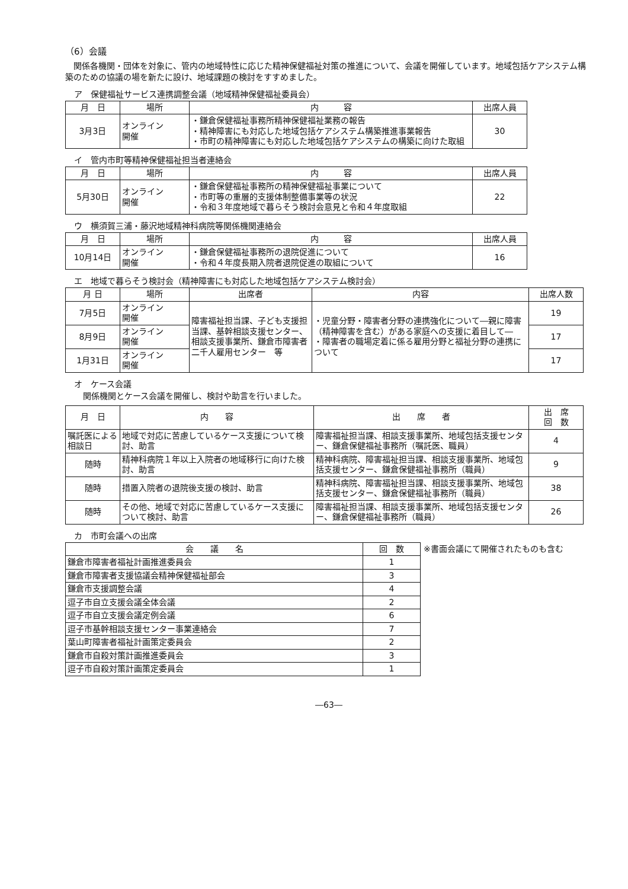（6）会議
　関係各機関・団体を対象に、管内の地域特性に応じた精神保健福祉対策の推進について、会議を開催しています。地域包括ケアシステム構築のための協議の場を新たに設け、地域課題の検討をすすめました。
ア　保健福祉サービス連携調整会議（地域精神保健福祉委員会）
| 月 日 | 場所 | 内 容 | 出席人員 |
| --- | --- | --- | --- |
| 3月3日 | オンライン 開催 | ・鎌倉保健福祉事務所精神保健福祉業務の報告 ・精神障害にも対応した地域包括ケアシステム構築推進事業報告 ・市町の精神障害にも対応した地域包括ケアシステムの構築に向けた取組 | 30 |
イ　管内市町等精神保健福祉担当者連絡会
| 月 日 | 場所 | 内 容 | 出席人員 |
| --- | --- | --- | --- |
| 5月30日 | オンライン 開催 | ・鎌倉保健福祉事務所の精神保健福祉事業について ・市町等の重層的支援体制整備事業等の状況 ・令和３年度地域で暮らそう検討会意見と令和４年度取組 | 22 |
ウ　横須賀三浦・藤沢地域精神科病院等関係機関連絡会
| 月 日 | 場所 | 内 容 | 出席人員 |
| --- | --- | --- | --- |
| 10月14日 | オンライン 開催 | ・鎌倉保健福祉事務所の退院促進について ・令和４年度長期入院者退院促進の取組について | 16 |
エ　地域で暮らそう検討会（精神障害にも対応した地域包括ケアシステム検討会）
| 月 日 | 場所 | 出席者 | 内容 | 出席人数 |
| --- | --- | --- | --- | --- |
| 7月5日 | オンライン 開催 | 障害福祉担当課、子ども支援担当課、基幹相談支援センター、相談支援事業所、鎌倉市障害者二千人雇用センター 等 | ・児童分野・障害者分野の連携強化について―親に障害（精神障害を含む）がある家庭への支援に着目して― ・障害者の職場定着に係る雇用分野と福祉分野の連携について | 19 |
| 8月9日 | オンライン 開催 | | | 17 |
| 1月31日 | オンライン 開催 | | | 17 |
オ　ケース会議
関係機関とケース会議を開催し、検討や助言を行いました。
| 月 日 | 内 容 | 出 席 者 | 出 席 回 数 |
| --- | --- | --- | --- |
| 嘱託医による相談日 | 地域で対応に苦慮しているケース支援について検討、助言 | 障害福祉担当課、相談支援事業所、地域包括支援センター、鎌倉保健福祉事務所（嘱託医、職員） | 4 |
| 随時 | 精神科病院１年以上入院者の地域移行に向けた検討、助言 | 精神科病院、障害福祉担当課、相談支援事業所、地域包括支援センター、鎌倉保健福祉事務所（職員） | 9 |
| 随時 | 措置入院者の退院後支援の検討、助言 | 精神科病院、障害福祉担当課、相談支援事業所、地域包括支援センター、鎌倉保健福祉事務所（職員） | 38 |
| 随時 | その他、地域で対応に苦慮しているケース支援について検討、助言 | 障害福祉担当課、相談支援事業所、地域包括支援センター、鎌倉保健福祉事務所（職員） | 26 |
カ　市町会議への出席
| 会 議 名 | 回 数 |
| --- | --- |
| 鎌倉市障害者福祉計画推進委員会 | 1 |
| 鎌倉市障害者支援協議会精神保健福祉部会 | 3 |
| 鎌倉市支援調整会議 | 4 |
| 逗子市自立支援会議全体会議 | 2 |
| 逗子市自立支援会議定例会議 | 6 |
| 逗子市基幹相談支援センター事業連絡会 | 7 |
| 葉山町障害者福祉計画策定委員会 | 2 |
| 鎌倉市自殺対策計画推進委員会 | 3 |
| 逗子市自殺対策計画策定委員会 | 1 |
※書面会議にて開催されたものも含む
―63―